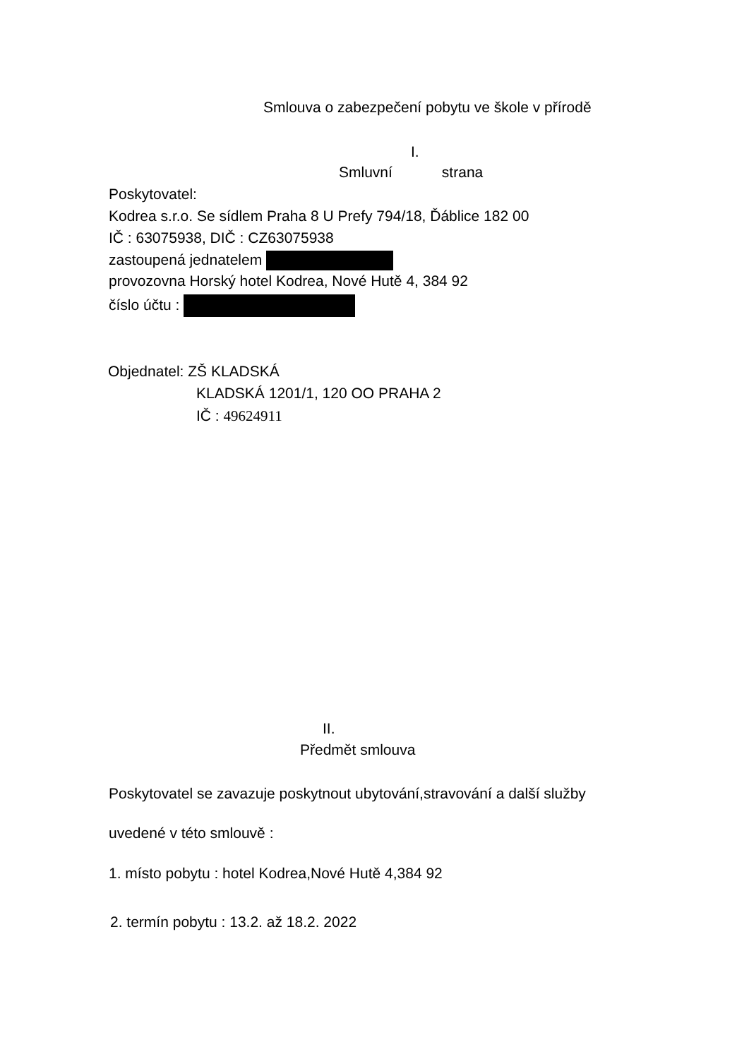Smlouva o zabezpečení pobytu ve škole v přírodě
I.
Smluvní strana
Poskytovatel:
Kodrea s.r.o. Se sídlem Praha 8 U Prefy 794/18, Ďáblice 182 00
IČ : 63075938, DIČ : CZ63075938
zastoupená jednatelem
provozovna Horský hotel Kodrea, Nové Hutě 4, 384 92
číslo účtu :
Objednatel: ZŠ KLADSKÁ
KLADSKÁ 1201/1, 120 OO PRAHA 2
IČ : 49624911
II.
Předmět smlouva
Poskytovatel se zavazuje poskytnout ubytování,stravování a další služby
uvedené v této smlouvě :
1. místo pobytu : hotel Kodrea,Nové Hutě 4,384 92
2. termín pobytu : 13.2. až 18.2. 2022